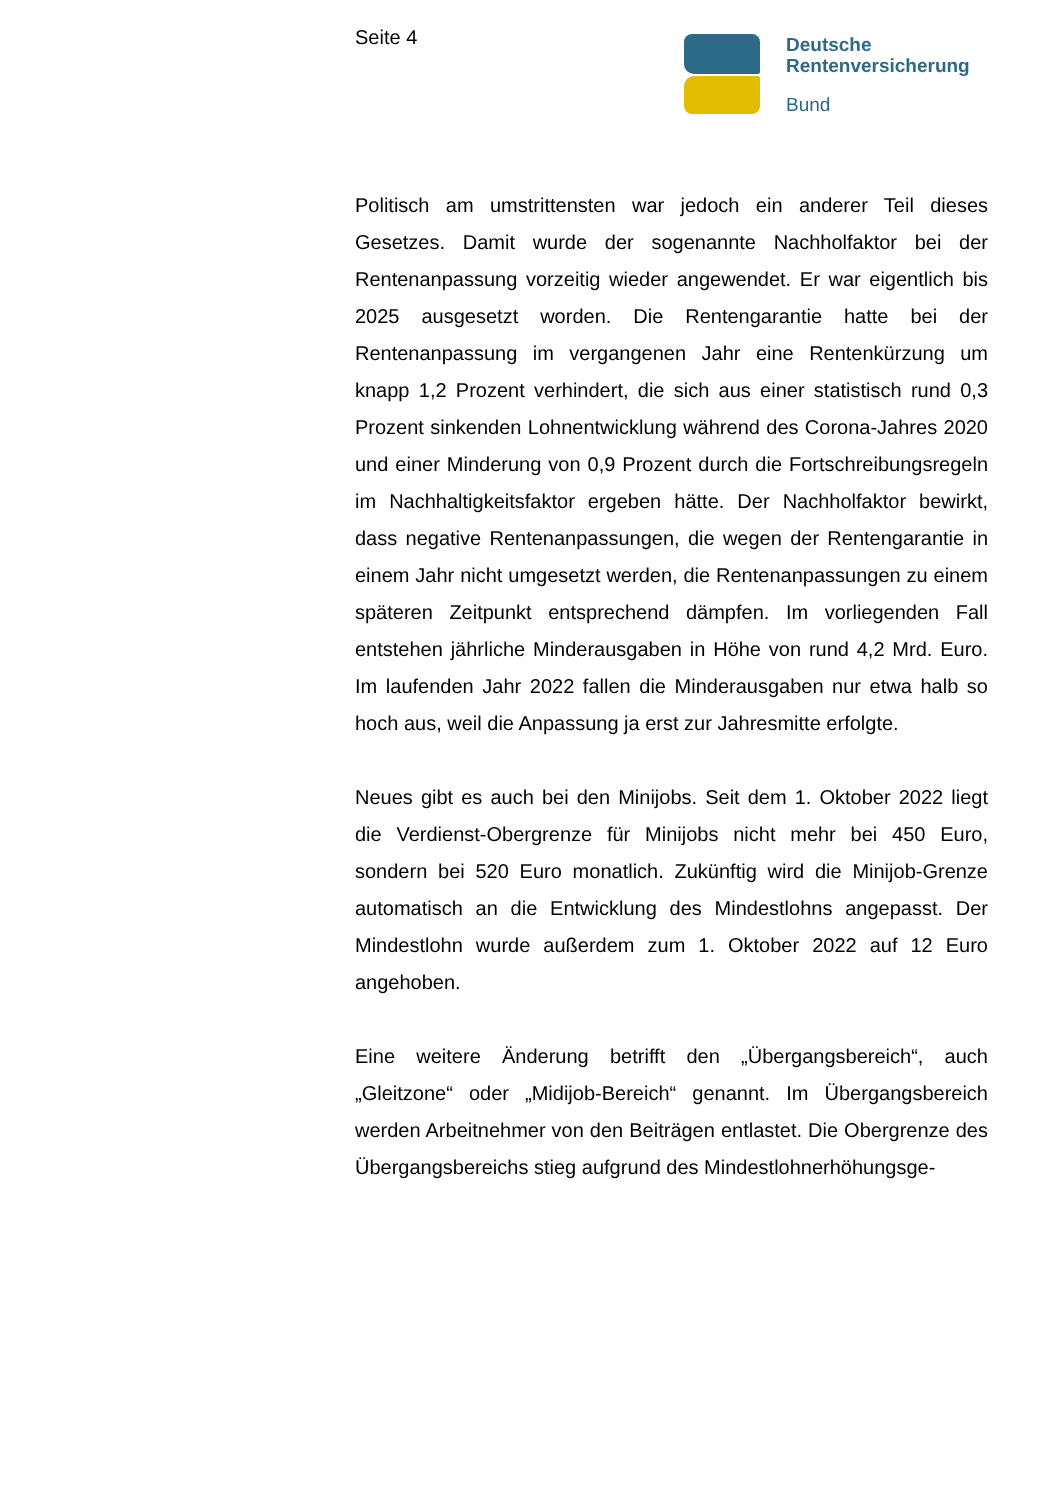Seite 4
Deutsche
Rentenversicherung
Bund
Politisch am umstrittensten war jedoch ein anderer Teil dieses Gesetzes. Damit wurde der sogenannte Nachholfaktor bei der Rentenanpassung vorzeitig wieder angewendet. Er war eigentlich bis 2025 ausgesetzt worden. Die Rentengarantie hatte bei der Rentenanpassung im vergangenen Jahr eine Rentenkürzung um knapp 1,2 Prozent verhindert, die sich aus einer statistisch rund 0,3 Prozent sinkenden Lohnentwicklung während des Corona-Jahres 2020 und einer Minderung von 0,9 Prozent durch die Fortschreibungsregeln im Nachhaltigkeitsfaktor ergeben hätte. Der Nachholfaktor bewirkt, dass negative Rentenanpassungen, die wegen der Rentengarantie in einem Jahr nicht umgesetzt werden, die Rentenanpassungen zu einem späteren Zeitpunkt entsprechend dämpfen. Im vorliegenden Fall entstehen jährliche Minderausgaben in Höhe von rund 4,2 Mrd. Euro. Im laufenden Jahr 2022 fallen die Minderausgaben nur etwa halb so hoch aus, weil die Anpassung ja erst zur Jahresmitte erfolgte.
Neues gibt es auch bei den Minijobs. Seit dem 1. Oktober 2022 liegt die Verdienst-Obergrenze für Minijobs nicht mehr bei 450 Euro, sondern bei 520 Euro monatlich. Zukünftig wird die Minijob-Grenze automatisch an die Entwicklung des Mindestlohns angepasst. Der Mindestlohn wurde außerdem zum 1. Oktober 2022 auf 12 Euro angehoben.
Eine weitere Änderung betrifft den „Übergangsbereich“, auch „Gleitzone“ oder „Midijob-Bereich“ genannt. Im Übergangsbereich werden Arbeitnehmer von den Beiträgen entlastet. Die Obergrenze des Übergangsbereichs stieg aufgrund des Mindestlohnerhöhungsge-